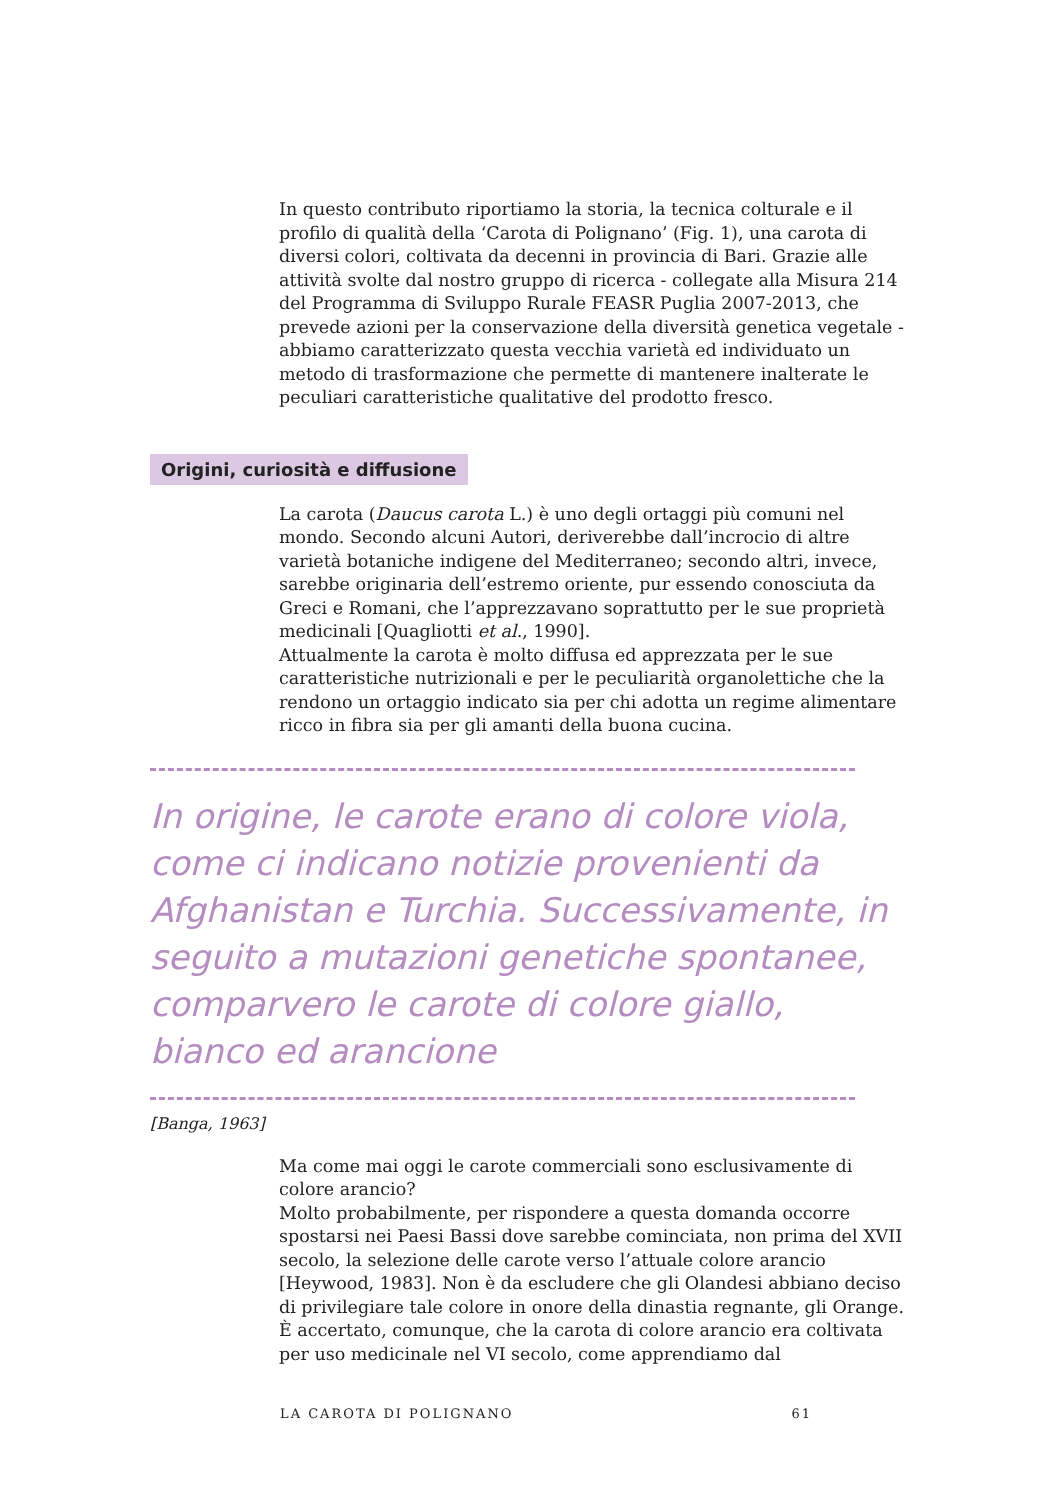In questo contributo riportiamo la storia, la tecnica colturale e il profilo di qualità della ‘Carota di Polignano’ (Fig. 1), una carota di diversi colori, coltivata da decenni in provincia di Bari. Grazie alle attività svolte dal nostro gruppo di ricerca - collegate alla Misura 214 del Programma di Sviluppo Rurale FEASR Puglia 2007-2013, che prevede azioni per la conservazione della diversità genetica vegetale - abbiamo caratterizzato questa vecchia varietà ed individuato un metodo di trasformazione che permette di mantenere inalterate le peculiari caratteristiche qualitative del prodotto fresco.
Origini, curiosità e diffusione
La carota (Daucus carota L.) è uno degli ortaggi più comuni nel mondo. Secondo alcuni Autori, deriverebbe dall’incrocio di altre varietà botaniche indigene del Mediterraneo; secondo altri, invece, sarebbe originaria dell’estremo oriente, pur essendo conosciuta da Greci e Romani, che l’apprezzavano soprattutto per le sue proprietà medicinali [Quagliotti et al., 1990].
Attualmente la carota è molto diffusa ed apprezzata per le sue caratteristiche nutrizionali e per le peculiarità organolettiche che la rendono un ortaggio indicato sia per chi adotta un regime alimentare ricco in fibra sia per gli amanti della buona cucina.
In origine, le carote erano di colore viola, come ci indicano notizie provenienti da Afghanistan e Turchia. Successivamente, in seguito a mutazioni genetiche spontanee, comparvero le carote di colore giallo, bianco ed arancione
[Banga, 1963]
Ma come mai oggi le carote commerciali sono esclusivamente di colore arancio?
Molto probabilmente, per rispondere a questa domanda occorre spostarsi nei Paesi Bassi dove sarebbe cominciata, non prima del XVII secolo, la selezione delle carote verso l’attuale colore arancio [Heywood, 1983]. Non è da escludere che gli Olandesi abbiano deciso di privilegiare tale colore in onore della dinastia regnante, gli Orange. È accertato, comunque, che la carota di colore arancio era coltivata per uso medicinale nel VI secolo, come apprendiamo dal
LA CAROTA DI POLIGNANO 61